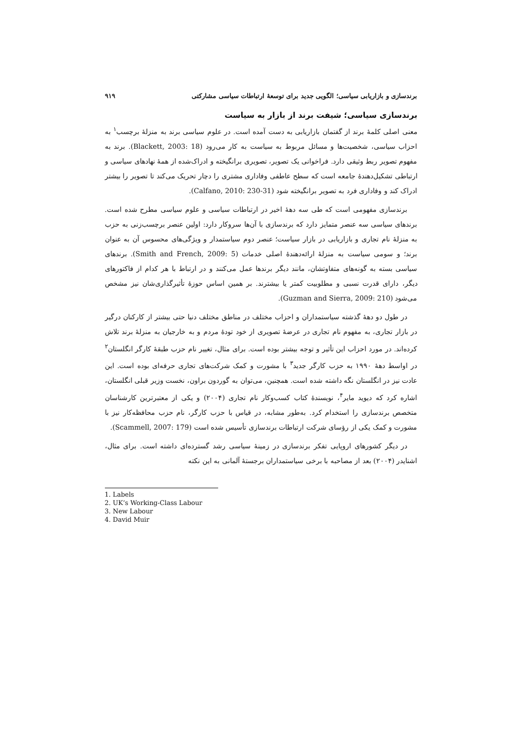برندسازی و بازاریابی سیاسی؛ الگویی جدید برای توسعهٔ ارتباطات سیاسی مشارکتی ۹۱۹
برندسازی سیاسی؛ شیفت برند از بازار به سیاست
معنی اصلی کلمهٔ برند از گفتمان بازاریابی به دست آمده است. در علوم سیاسی برند به منزلهٔ برچسب<sup>۱</sup> به احزاب سیاسی، شخصیت‌ها و مسائل مربوط به سیاست به کار می‌رود (Blackett, 2003: 18). برند به مفهوم تصویر ربط وثیقی دارد. فراخوانی یک تصویر، تصویری برانگیخته و ادراک‌شده از همهٔ نهادهای سیاسی و ارتباطی تشکیل‌دهندهٔ جامعه است که سطح عاطفی وفاداری مشتری را دچار تحریک می‌کند تا تصویر را بیشتر ادراک کند و وفاداری فرد به تصویر برانگیخته شود (Calfano, 2010: 230-31).
برندسازی مفهومی است که طی سه دهۀ اخیر در ارتباطات سیاسی و علوم سیاسی مطرح شده است. برندهای سیاسی سه عنصر متمایز دارد که برندسازی با آن‌ها سروکار دارد: اولین عنصر برچسب‌زنی به حزب به منزلهٔ نام تجاری و بازاریابی در بازار سیاست؛ عنصر دوم سیاستمدار و ویژگی‌های محسوس آن به عنوان برند؛ و سومی سیاست به منزلهٔ ارائه‌دهندهٔ اصلی خدمات (Smith and French, 2009: 5). برندهای سیاسی بسته به گونه‌های متفاوتشان، مانند دیگر برندها عمل می‌کنند و در ارتباط با هر کدام از فاکتورهای دیگر، دارای قدرت نسبی و مطلوبیت کمتر یا بیشترند. بر همین اساس حوزهٔ تأثیرگذاری‌شان نیز مشخص می‌شود (Guzman and Sierra, 2009: 210).
در طول دو دهۀ گذشته سیاستمداران و احزاب مختلف در مناطق مختلف دنیا حتی بیشتر از کارکنان درگیر در بازار تجاری، به مفهوم نام تجاری در عرضهٔ تصویری از خود تودهٔ مردم و به خارجیان به منزلهٔ برند تلاش کرده‌اند. در مورد احزاب این تأثیر و توجه بیشتر بوده است. برای مثال، تغییر نام حزب طبقهٔ کارگر انگلستان<sup>۲</sup> در اواسط دههٔ ۱۹۹۰ به حزب کارگر جدید<sup>۳</sup> با مشورت و کمک شرکت‌های تجاری حرفه‌ای بوده است. این عادت نیز در انگلستان نگه داشته شده است. همچنین، می‌توان به گوردون براون، نخست وزیر قبلی انگلستان، اشاره کرد که دیوید مایر<sup>۴</sup>، نویسندهٔ کتاب کسب‌وکار نام تجاری (۲۰۰۴) و یکی از معتبرترین کارشناسان متخصص برندسازی را استخدام کرد. به‌طور مشابه، در قیاس با حزب کارگر، نام حزب محافظه‌کار نیز با مشورت و کمک یکی از رؤسای شرکت ارتباطات برندسازی تأسیس شده است (Scammell, 2007: 179).
در دیگر کشورهای اروپایی تفکر برندسازی در زمینهٔ سیاسی رشد گسترده‌ای داشته است. برای مثال، اشنایدر (۲۰۰۴) بعد از مصاحبه با برخی سیاستمداران برجستهٔ آلمانی به این نکته
1. Labels
2. UK’s Working-Class Labour
3. New Labour
4. David Muir